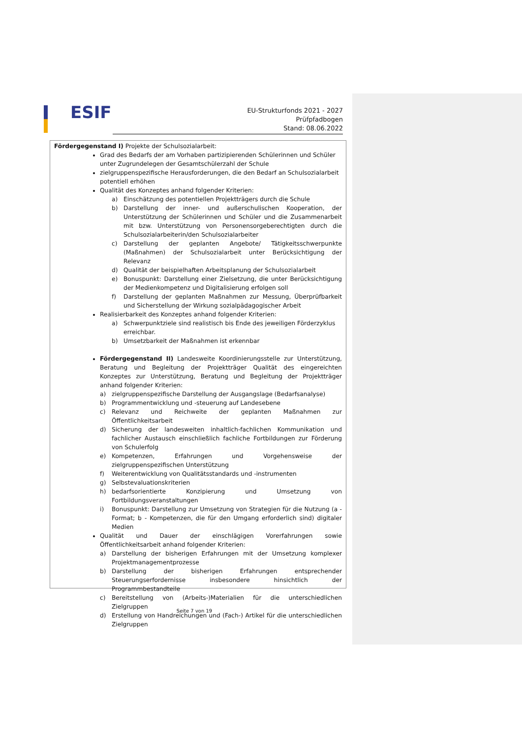ESIF
EU-Strukturfonds 2021 - 2027
Prüfpfadbogen
Stand: 08.06.2022
Fördergegenstand I) Projekte der Schulsozialarbeit:
Grad des Bedarfs der am Vorhaben partizipierenden Schülerinnen und Schüler unter Zugrundelegen der Gesamtschülerzahl der Schule
zielgruppenspezifische Herausforderungen, die den Bedarf an Schulsozialarbeit potentiell erhöhen
Qualität des Konzeptes anhand folgender Kriterien:
a) Einschätzung des potentiellen Projektträgers durch die Schule
b) Darstellung der inner- und außerschulischen Kooperation, der Unterstützung der Schülerinnen und Schüler und die Zusammenarbeit mit bzw. Unterstützung von Personensorgeberechtigten durch die Schulsozialarbeiterin/den Schulsozialarbeiter
c) Darstellung der geplanten Angebote/ Tätigkeitsschwerpunkte (Maßnahmen) der Schulsozialarbeit unter Berücksichtigung der Relevanz
d) Qualität der beispielhaften Arbeitsplanung der Schulsozialarbeit
e) Bonuspunkt: Darstellung einer Zielsetzung, die unter Berücksichtigung der Medienkompetenz und Digitalisierung erfolgen soll
f) Darstellung der geplanten Maßnahmen zur Messung, Überprüfbarkeit und Sicherstellung der Wirkung sozialpädagogischer Arbeit
Realisierbarkeit des Konzeptes anhand folgender Kriterien:
a) Schwerpunktziele sind realistisch bis Ende des jeweiligen Förderzyklus erreichbar.
b) Umsetzbarkeit der Maßnahmen ist erkennbar
Fördergegenstand II) Landesweite Koordinierungsstelle zur Unterstützung, Beratung und Begleitung der Projektträger Qualität des eingereichten Konzeptes zur Unterstützung, Beratung und Begleitung der Projektträger anhand folgender Kriterien:
a) zielgruppenspezifische Darstellung der Ausgangslage (Bedarfsanalyse)
b) Programmentwicklung und -steuerung auf Landesebene
c) Relevanz und Reichweite der geplanten Maßnahmen zur Öffentlichkeitsarbeit
d) Sicherung der landesweiten inhaltlich-fachlichen Kommunikation und fachlicher Austausch einschließlich fachliche Fortbildungen zur Förderung von Schulerfolg
e) Kompetenzen, Erfahrungen und Vorgehensweise der zielgruppenspezifischen Unterstützung
f) Weiterentwicklung von Qualitätsstandards und -instrumenten
g) Selbstevaluationskriterien
h) bedarfsorientierte Konzipierung und Umsetzung von Fortbildungsveranstaltungen
i) Bonuspunkt: Darstellung zur Umsetzung von Strategien für die Nutzung (a - Format; b - Kompetenzen, die für den Umgang erforderlich sind) digitaler Medien
Qualität und Dauer der einschlägigen Vorerfahrungen sowie Öffentlichkeitsarbeit anhand folgender Kriterien:
a) Darstellung der bisherigen Erfahrungen mit der Umsetzung komplexer Projektmanagementprozesse
b) Darstellung der bisherigen Erfahrungen entsprechender Steuerungserfordernisse insbesondere hinsichtlich der Programmbestandteile
c) Bereitstellung von (Arbeits-)Materialien für die unterschiedlichen Zielgruppen
d) Erstellung von Handreichungen und (Fach-) Artikel für die unterschiedlichen Zielgruppen
Seite 7 von 19